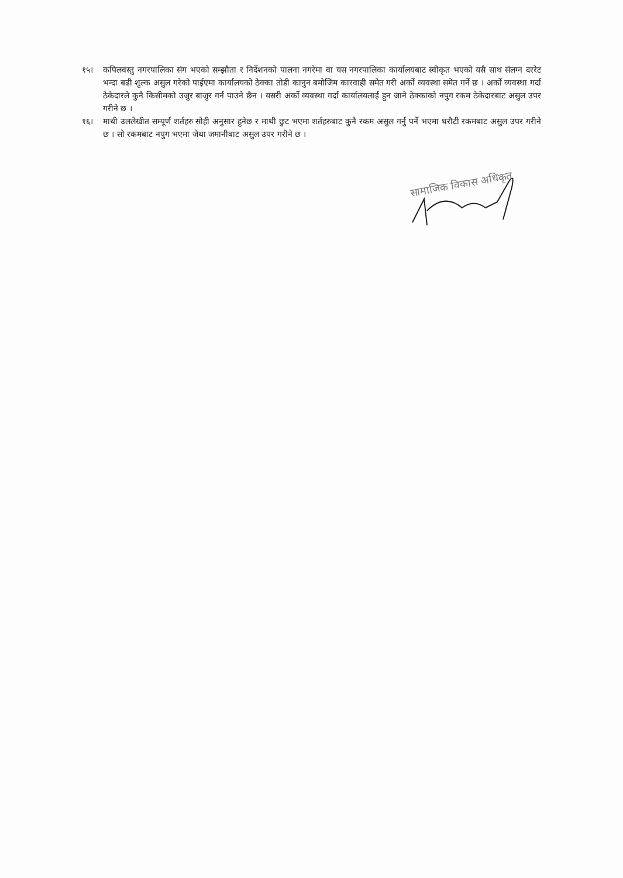१५। कपिलवस्तु नगरपालिका संग भएको सम्झौता र निर्देशनको पालना नगरेमा वा यस नगरपालिका कार्यालयबाट स्वीकृत भएको यसै साथ संलग्न दररेट भन्दा बढी शुल्क असुल गरेको पाईएमा कार्यालयको ठेक्का तोडी कानुन बमोजिम कारवाही समेत गरी अर्को व्यवस्था समेत गर्ने छ । अर्को व्यवस्था गर्दा ठेकेदारले कुनै किसीमको उजुर बाजुर गर्न पाउने छैन । यसरी अर्को व्यवस्था गर्दा कार्यालयलाई हुन जाने ठेक्काको नपुग रकम ठेकेदारबाट असुल उपर गरीने छ ।
१६। माथी उललेखीत सम्पूर्ण शर्तहरु सोही अनुसार हुनेछ र माथी छुट भएमा शर्तहरुबाट कुनै रकम असुल गर्नु पर्ने भएमा धरौटी रकमबाट असुल उपर गरीने छ । सो रकमबाट नपुग भएमा जेथा जमानीबाट असुल उपर गरीने छ ।
सामाजिक विकास अधिकृत